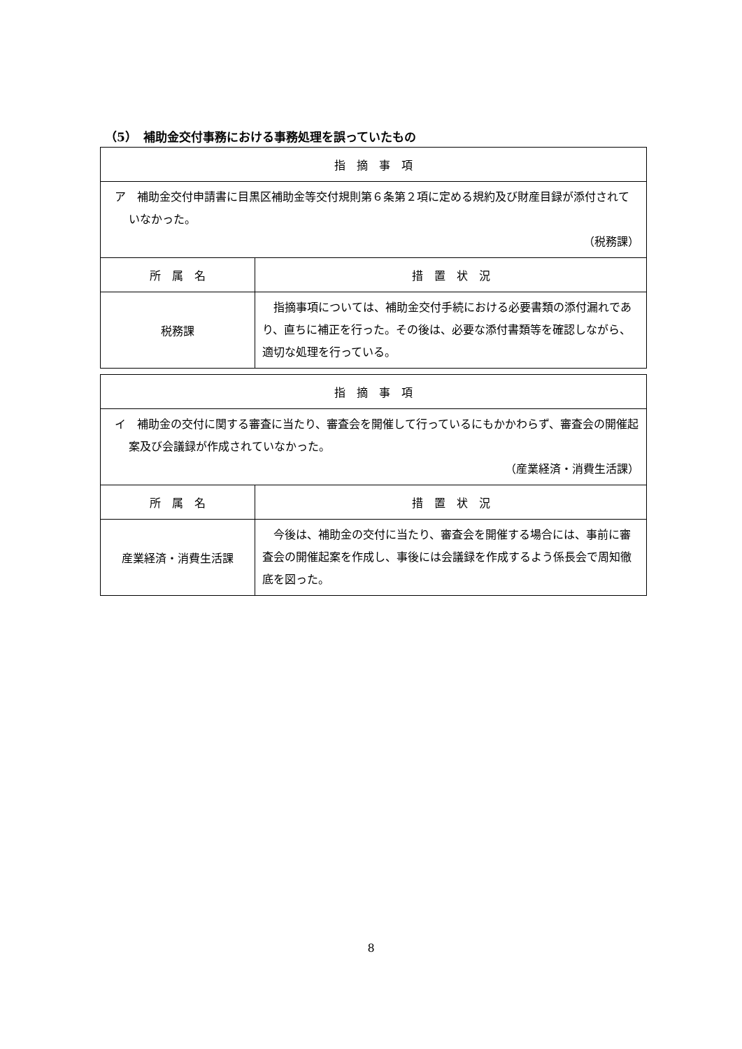（5）　補助金交付事務における事務処理を誤っていたもの
| 指 摘 事 項 | |
| --- | --- |
| ア 補助金交付申請書に目黒区補助金等交付規則第６条第２項に定める規約及び財産目録が添付されていなかった。 （税務課） | |
| 所 属 名 | 措 置 状 況 |
| 税務課 | 指摘事項については、補助金交付手続における必要書類の添付漏れであり、直ちに補正を行った。その後は、必要な添付書類等を確認しながら、適切な処理を行っている。 |
| 指 摘 事 項 | |
| --- | --- |
| イ 補助金の交付に関する審査に当たり、審査会を開催して行っているにもかかわらず、審査会の開催起案及び会議録が作成されていなかった。 （産業経済・消費生活課） | |
| 所 属 名 | 措 置 状 況 |
| 産業経済・消費生活課 | 今後は、補助金の交付に当たり、審査会を開催する場合には、事前に審査会の開催起案を作成し、事後には会議録を作成するよう係長会で周知徹底を図った。 |
8